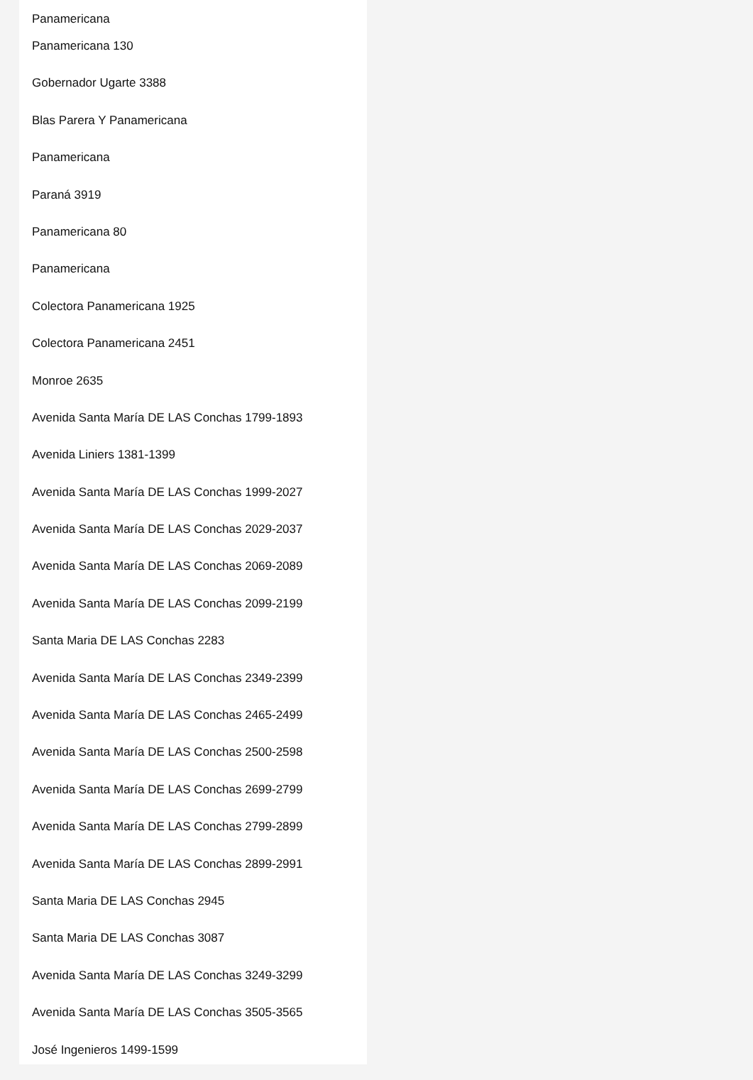Panamericana
Panamericana 130
Gobernador Ugarte 3388
Blas Parera Y Panamericana
Panamericana
Paraná 3919
Panamericana 80
Panamericana
Colectora Panamericana 1925
Colectora Panamericana 2451
Monroe 2635
Avenida Santa María DE LAS Conchas 1799-1893
Avenida Liniers 1381-1399
Avenida Santa María DE LAS Conchas 1999-2027
Avenida Santa María DE LAS Conchas 2029-2037
Avenida Santa María DE LAS Conchas 2069-2089
Avenida Santa María DE LAS Conchas 2099-2199
Santa Maria DE LAS Conchas 2283
Avenida Santa María DE LAS Conchas 2349-2399
Avenida Santa María DE LAS Conchas 2465-2499
Avenida Santa María DE LAS Conchas 2500-2598
Avenida Santa María DE LAS Conchas 2699-2799
Avenida Santa María DE LAS Conchas 2799-2899
Avenida Santa María DE LAS Conchas 2899-2991
Santa Maria DE LAS Conchas 2945
Santa Maria DE LAS Conchas 3087
Avenida Santa María DE LAS Conchas 3249-3299
Avenida Santa María DE LAS Conchas 3505-3565
José Ingenieros 1499-1599